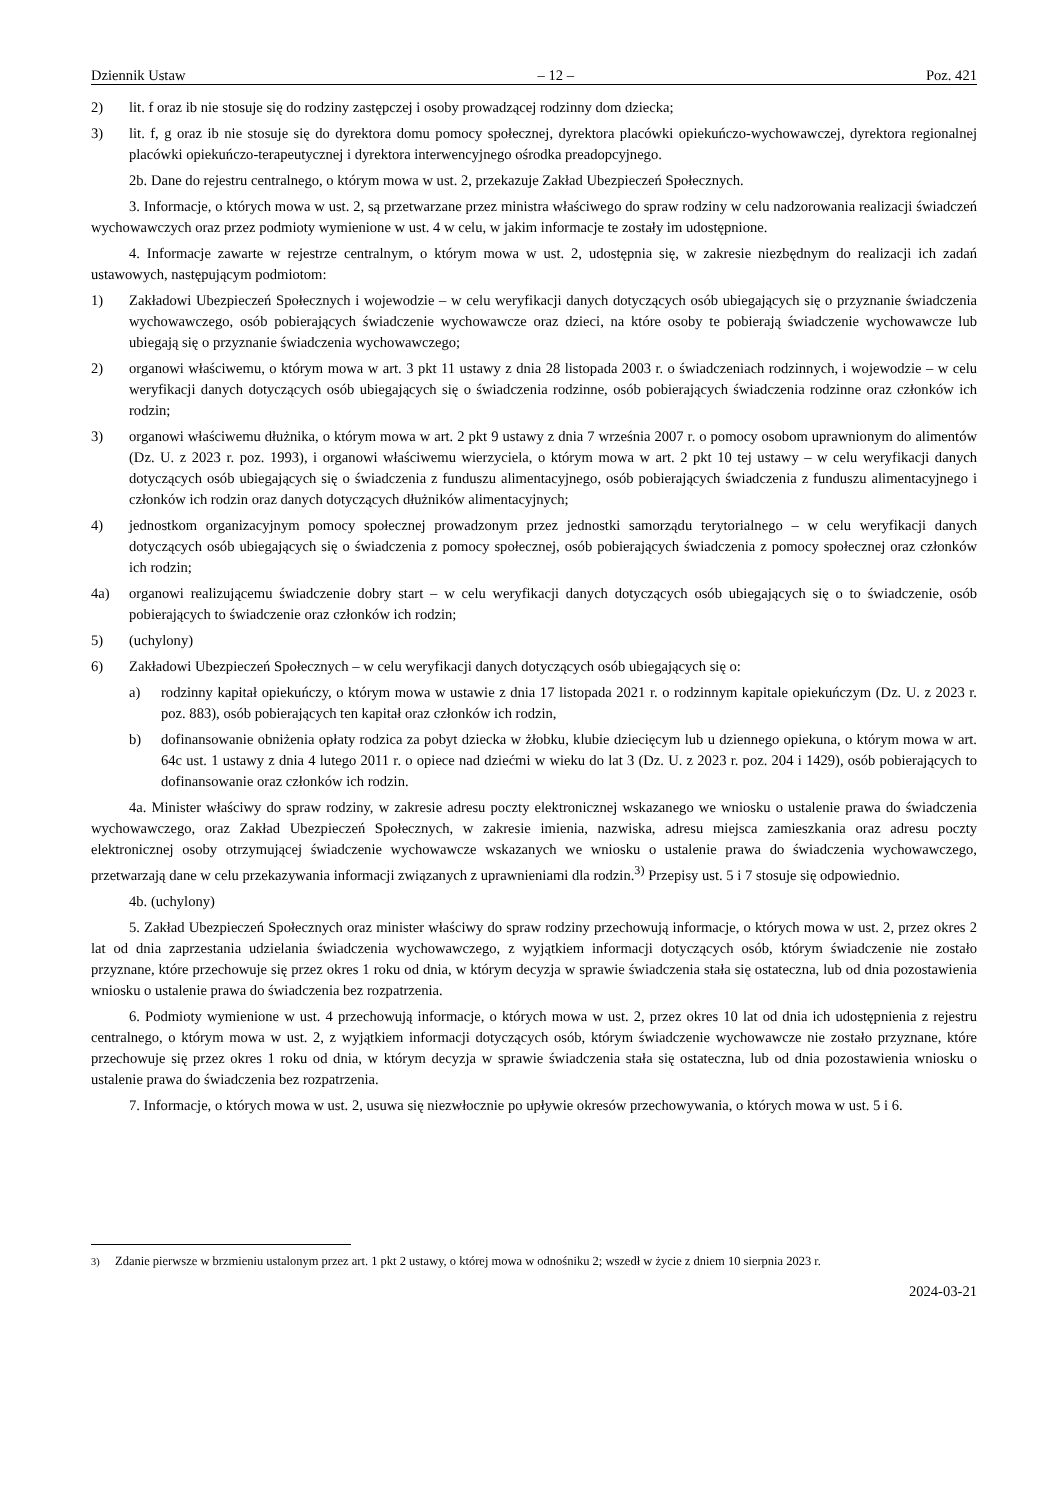Dziennik Ustaw – 12 – Poz. 421
2) lit. f oraz ib nie stosuje się do rodziny zastępczej i osoby prowadzącej rodzinny dom dziecka;
3) lit. f, g oraz ib nie stosuje się do dyrektora domu pomocy społecznej, dyrektora placówki opiekuńczo-wychowawczej, dyrektora regionalnej placówki opiekuńczo-terapeutycznej i dyrektora interwencyjnego ośrodka preadopcyjnego.
2b. Dane do rejestru centralnego, o którym mowa w ust. 2, przekazuje Zakład Ubezpieczeń Społecznych.
3. Informacje, o których mowa w ust. 2, są przetwarzane przez ministra właściwego do spraw rodziny w celu nadzorowania realizacji świadczeń wychowawczych oraz przez podmioty wymienione w ust. 4 w celu, w jakim informacje te zostały im udostępnione.
4. Informacje zawarte w rejestrze centralnym, o którym mowa w ust. 2, udostępnia się, w zakresie niezbędnym do realizacji ich zadań ustawowych, następującym podmiotom:
1) Zakładowi Ubezpieczeń Społecznych i wojewodzie – w celu weryfikacji danych dotyczących osób ubiegających się o przyznanie świadczenia wychowawczego, osób pobierających świadczenie wychowawcze oraz dzieci, na które osoby te pobierają świadczenie wychowawcze lub ubiegają się o przyznanie świadczenia wychowawczego;
2) organowi właściwemu, o którym mowa w art. 3 pkt 11 ustawy z dnia 28 listopada 2003 r. o świadczeniach rodzinnych, i wojewodzie – w celu weryfikacji danych dotyczących osób ubiegających się o świadczenia rodzinne, osób pobierających świadczenia rodzinne oraz członków ich rodzin;
3) organowi właściwemu dłużnika, o którym mowa w art. 2 pkt 9 ustawy z dnia 7 września 2007 r. o pomocy osobom uprawnionym do alimentów (Dz. U. z 2023 r. poz. 1993), i organowi właściwemu wierzyciela, o którym mowa w art. 2 pkt 10 tej ustawy – w celu weryfikacji danych dotyczących osób ubiegających się o świadczenia z funduszu alimentacyjnego, osób pobierających świadczenia z funduszu alimentacyjnego i członków ich rodzin oraz danych dotyczących dłużników alimentacyjnych;
4) jednostkom organizacyjnym pomocy społecznej prowadzonym przez jednostki samorządu terytorialnego – w celu weryfikacji danych dotyczących osób ubiegających się o świadczenia z pomocy społecznej, osób pobierających świadczenia z pomocy społecznej oraz członków ich rodzin;
4a) organowi realizującemu świadczenie dobry start – w celu weryfikacji danych dotyczących osób ubiegających się o to świadczenie, osób pobierających to świadczenie oraz członków ich rodzin;
5) (uchylony)
6) Zakładowi Ubezpieczeń Społecznych – w celu weryfikacji danych dotyczących osób ubiegających się o:
a) rodzinny kapitał opiekuńczy, o którym mowa w ustawie z dnia 17 listopada 2021 r. o rodzinnym kapitale opiekuńczym (Dz. U. z 2023 r. poz. 883), osób pobierających ten kapitał oraz członków ich rodzin,
b) dofinansowanie obniżenia opłaty rodzica za pobyt dziecka w żłobku, klubie dziecięcym lub u dziennego opiekuna, o którym mowa w art. 64c ust. 1 ustawy z dnia 4 lutego 2011 r. o opiece nad dziećmi w wieku do lat 3 (Dz. U. z 2023 r. poz. 204 i 1429), osób pobierających to dofinansowanie oraz członków ich rodzin.
4a. Minister właściwy do spraw rodziny, w zakresie adresu poczty elektronicznej wskazanego we wniosku o ustalenie prawa do świadczenia wychowawczego, oraz Zakład Ubezpieczeń Społecznych, w zakresie imienia, nazwiska, adresu miejsca zamieszkania oraz adresu poczty elektronicznej osoby otrzymującej świadczenie wychowawcze wskazanych we wniosku o ustalenie prawa do świadczenia wychowawczego, przetwarzają dane w celu przekazywania informacji związanych z uprawnieniami dla rodzin.<sup>3)</sup> Przepisy ust. 5 i 7 stosuje się odpowiednio.
4b. (uchylony)
5. Zakład Ubezpieczeń Społecznych oraz minister właściwy do spraw rodziny przechowują informacje, o których mowa w ust. 2, przez okres 2 lat od dnia zaprzestania udzielania świadczenia wychowawczego, z wyjątkiem informacji dotyczących osób, którym świadczenie nie zostało przyznane, które przechowuje się przez okres 1 roku od dnia, w którym decyzja w sprawie świadczenia stała się ostateczna, lub od dnia pozostawienia wniosku o ustalenie prawa do świadczenia bez rozpatrzenia.
6. Podmioty wymienione w ust. 4 przechowują informacje, o których mowa w ust. 2, przez okres 10 lat od dnia ich udostępnienia z rejestru centralnego, o którym mowa w ust. 2, z wyjątkiem informacji dotyczących osób, którym świadczenie wychowawcze nie zostało przyznane, które przechowuje się przez okres 1 roku od dnia, w którym decyzja w sprawie świadczenia stała się ostateczna, lub od dnia pozostawienia wniosku o ustalenie prawa do świadczenia bez rozpatrzenia.
7. Informacje, o których mowa w ust. 2, usuwa się niezwłocznie po upływie okresów przechowywania, o których mowa w ust. 5 i 6.
<sup>3)</sup> Zdanie pierwsze w brzmieniu ustalonym przez art. 1 pkt 2 ustawy, o której mowa w odnośniku 2; wszedł w życie z dniem 10 sierpnia 2023 r.
2024-03-21